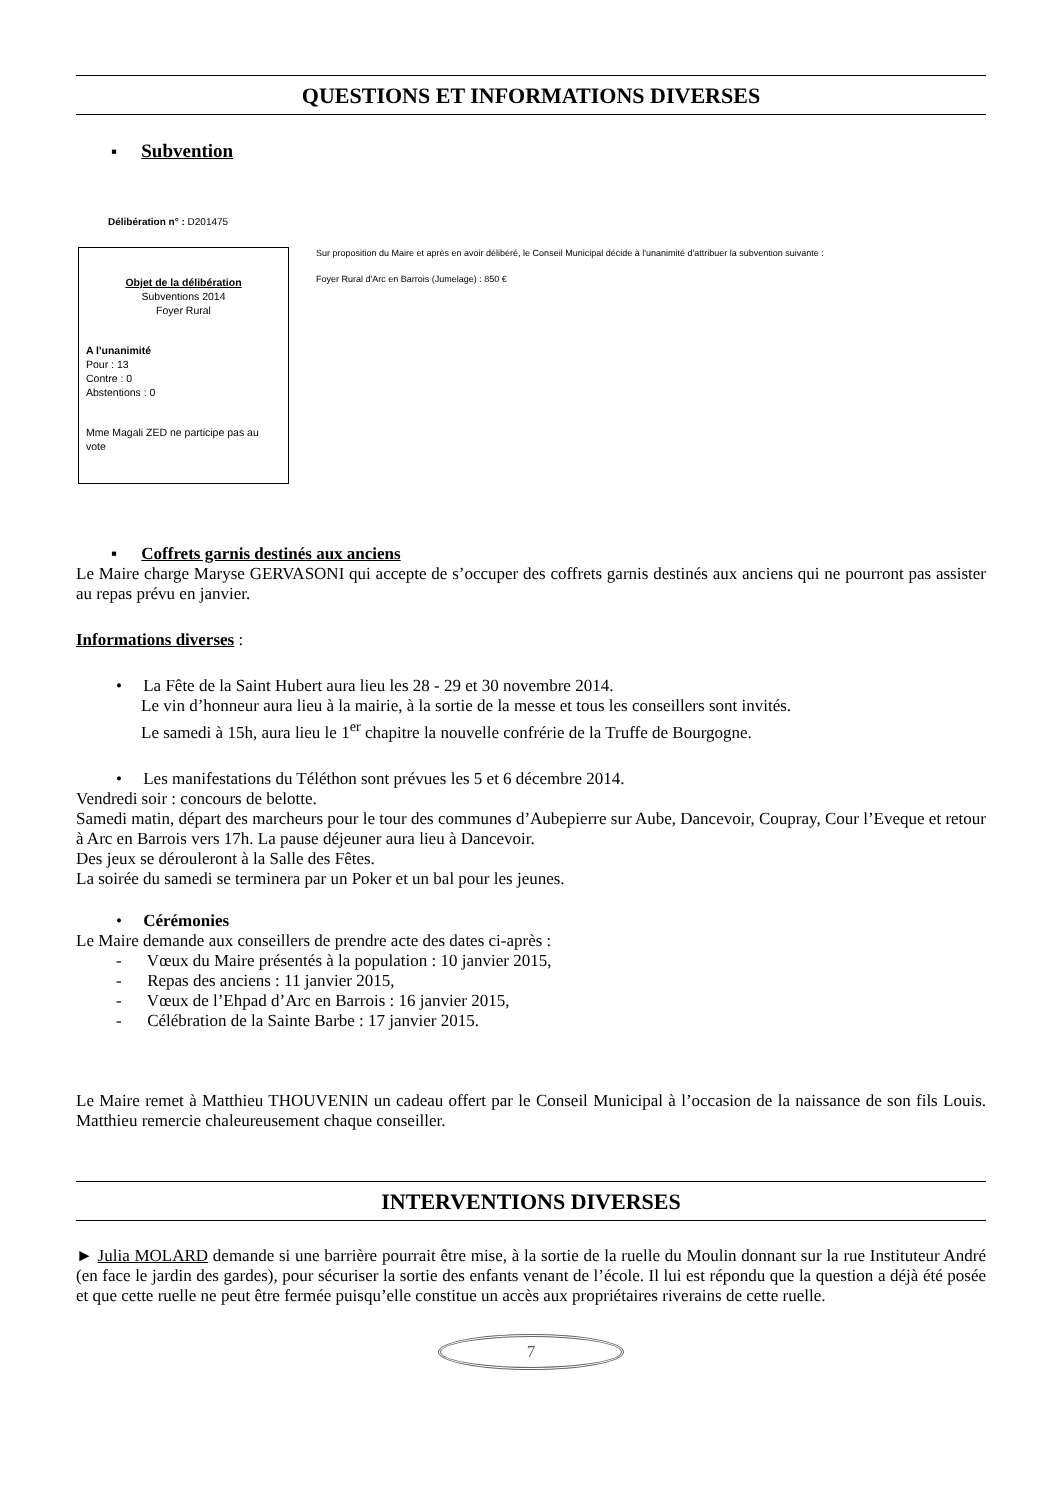QUESTIONS ET INFORMATIONS DIVERSES
▪ Subvention
Délibération n° : D201475
Objet de la délibération
Subventions 2014
Foyer Rural
A l'unanimité
Pour : 13
Contre : 0
Abstentions : 0
Mme Magali ZED ne participe pas au vote
Sur proposition du Maire et après en avoir délibéré, le Conseil Municipal décide à l'unanimité d'attribuer la subvention suivante :
Foyer Rural d'Arc en Barrois (Jumelage) : 850 €
▪ Coffrets garnis destinés aux anciens
Le Maire charge Maryse GERVASONI qui accepte de s’occuper des coffrets garnis destinés aux anciens qui ne pourront pas assister au repas prévu en janvier.
Informations diverses :
• La Fête de la Saint Hubert aura lieu les 28 - 29 et 30 novembre 2014.
Le vin d’honneur aura lieu à la mairie, à la sortie de la messe et tous les conseillers sont invités.
Le samedi à 15h, aura lieu le 1<sup>er</sup> chapitre la nouvelle confrérie de la Truffe de Bourgogne.
• Les manifestations du Téléthon sont prévues les 5 et 6 décembre 2014.
Vendredi soir : concours de belotte.
Samedi matin, départ des marcheurs pour le tour des communes d’Aubepierre sur Aube, Dancevoir, Coupray, Cour l’Eveque et retour à Arc en Barrois vers 17h. La pause déjeuner aura lieu à Dancevoir.
Des jeux se dérouleront à la Salle des Fêtes.
La soirée du samedi se terminera par un Poker et un bal pour les jeunes.
• Cérémonies
Le Maire demande aux conseillers de prendre acte des dates ci-après :
- Vœux du Maire présentés à la population : 10 janvier 2015,
- Repas des anciens : 11 janvier 2015,
- Vœux de l’Ehpad d’Arc en Barrois : 16 janvier 2015,
- Célébration de la Sainte Barbe : 17 janvier 2015.
Le Maire remet à Matthieu THOUVENIN un cadeau offert par le Conseil Municipal à l’occasion de la naissance de son fils Louis. Matthieu remercie chaleureusement chaque conseiller.
INTERVENTIONS DIVERSES
► Julia MOLARD demande si une barrière pourrait être mise, à la sortie de la ruelle du Moulin donnant sur la rue Instituteur André (en face le jardin des gardes), pour sécuriser la sortie des enfants venant de l’école. Il lui est répondu que la question a déjà été posée et que cette ruelle ne peut être fermée puisqu’elle constitue un accès aux propriétaires riverains de cette ruelle.
7